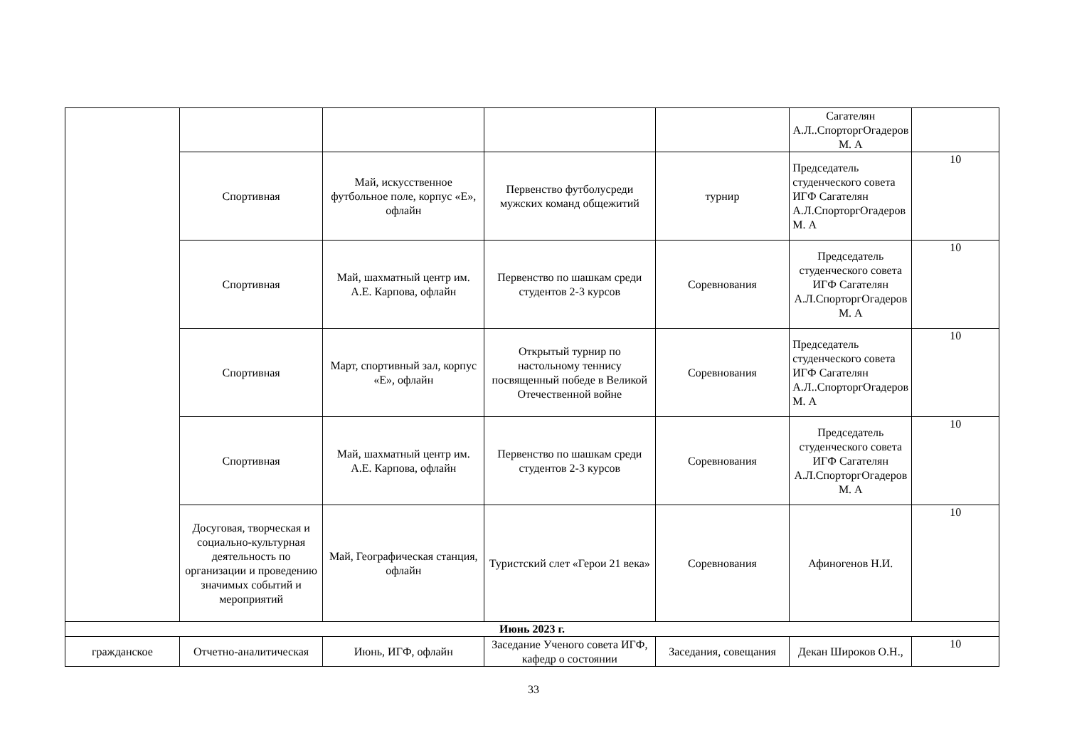| | | | | | Сагателян А.Л..СпорторгОгадеров М. А | |
| | Спортивная | Май, искусственное футбольное поле, корпус «Е», офлайн | Первенство футболусреди мужских команд общежитий | турнир | Председатель студенческого совета ИГФ Сагателян А.Л.СпорторгОгадеров М. А | 10 |
| | Спортивная | Май, шахматный центр им. А.Е. Карпова, офлайн | Первенство по шашкам среди студентов 2-3 курсов | Соревнования | Председатель студенческого совета ИГФ Сагателян А.Л.СпорторгОгадеров М. А | 10 |
| | Спортивная | Март, спортивный зал, корпус «Е», офлайн | Открытый турнир по настольному теннису посвященный победе в Великой Отечественной войне | Соревнования | Председатель студенческого совета ИГФ Сагателян А.Л..СпорторгОгадеров М. А | 10 |
| | Спортивная | Май, шахматный центр им. А.Е. Карпова, офлайн | Первенство по шашкам среди студентов 2-3 курсов | Соревнования | Председатель студенческого совета ИГФ Сагателян А.Л.СпорторгОгадеров М. А | 10 |
| | Досуговая, творческая и социально-культурная деятельность по организации и проведению значимых событий и мероприятий | Май, Географическая станция, офлайн | Туристский слет «Герои 21 века» | Соревнования | Афиногенов Н.И. | 10 |
| Июнь 2023 г. | | | | | | |
| гражданское | Отчетно-аналитическая | Июнь, ИГФ, офлайн | Заседание Ученого совета ИГФ, кафедр о состоянии | Заседания, совещания | Декан Широков О.Н., | 10 |
33